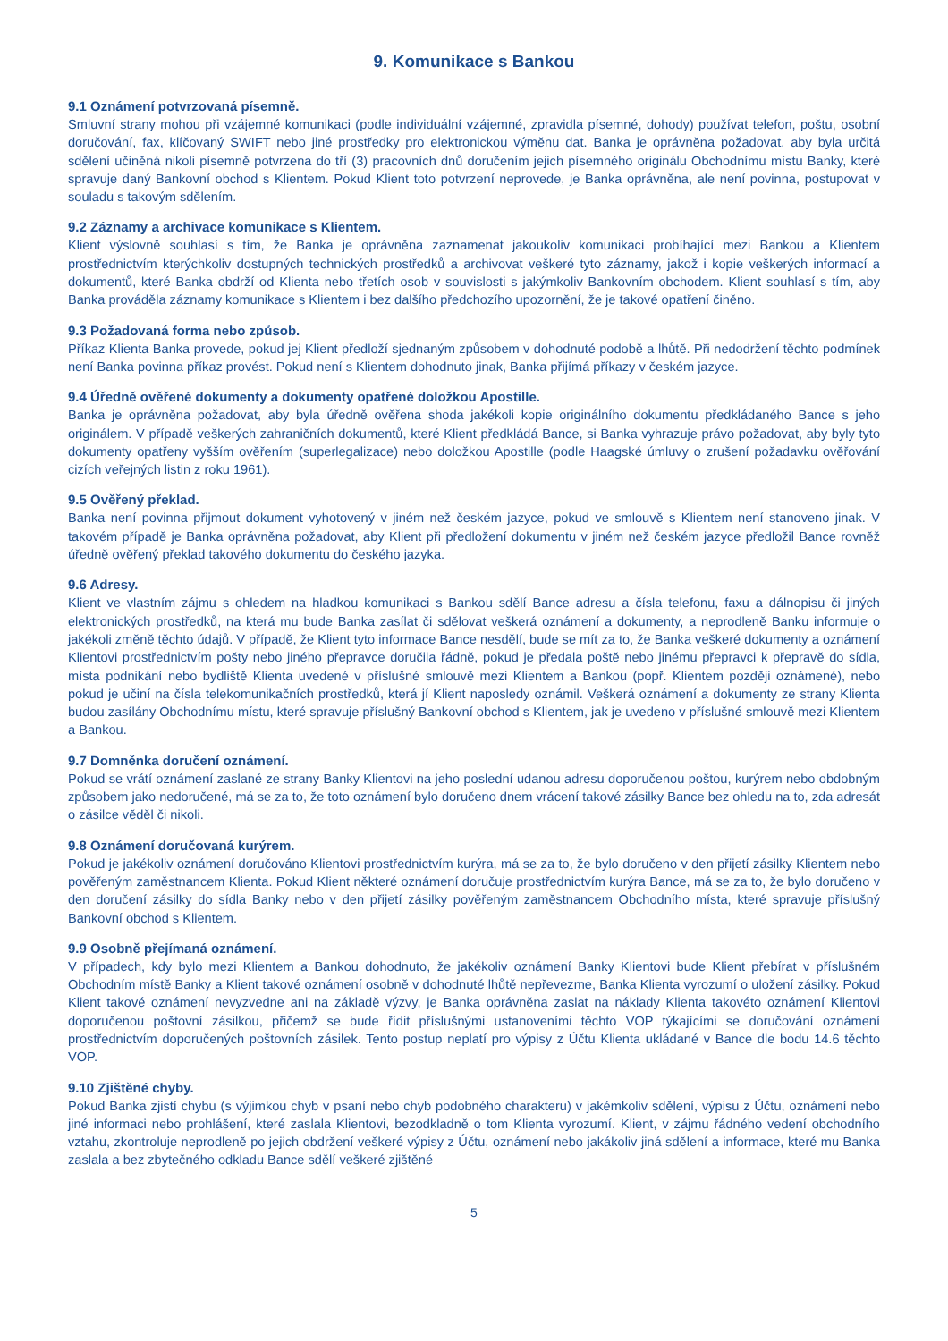9. Komunikace s Bankou
9.1 Oznámení potvrzovaná písemně.
Smluvní strany mohou při vzájemné komunikaci (podle individuální vzájemné, zpravidla písemné, dohody) používat telefon, poštu, osobní doručování, fax, klíčovaný SWIFT nebo jiné prostředky pro elektronickou výměnu dat. Banka je oprávněna požadovat, aby byla určitá sdělení učiněná nikoli písemně potvrzena do tří (3) pracovních dnů doručením jejich písemného originálu Obchodnímu místu Banky, které spravuje daný Bankovní obchod s Klientem. Pokud Klient toto potvrzení neprovede, je Banka oprávněna, ale není povinna, postupovat v souladu s takovým sdělením.
9.2 Záznamy a archivace komunikace s Klientem.
Klient výslovně souhlasí s tím, že Banka je oprávněna zaznamenat jakoukoliv komunikaci probíhající mezi Bankou a Klientem prostřednictvím kterýchkoliv dostupných technických prostředků a archivovat veškeré tyto záznamy, jakož i kopie veškerých informací a dokumentů, které Banka obdrží od Klienta nebo třetích osob v souvislosti s jakýmkoliv Bankovním obchodem. Klient souhlasí s tím, aby Banka prováděla záznamy komunikace s Klientem i bez dalšího předchozího upozornění, že je takové opatření činěno.
9.3 Požadovaná forma nebo způsob.
Příkaz Klienta Banka provede, pokud jej Klient předloží sjednaným způsobem v dohodnuté podobě a lhůtě. Při nedodržení těchto podmínek není Banka povinna příkaz provést. Pokud není s Klientem dohodnuto jinak, Banka přijímá příkazy v českém jazyce.
9.4 Úředně ověřené dokumenty a dokumenty opatřené doložkou Apostille.
Banka je oprávněna požadovat, aby byla úředně ověřena shoda jakékoli kopie originálního dokumentu předkládaného Bance s jeho originálem. V případě veškerých zahraničních dokumentů, které Klient předkládá Bance, si Banka vyhrazuje právo požadovat, aby byly tyto dokumenty opatřeny vyšším ověřením (superlegalizace) nebo doložkou Apostille (podle Haagské úmluvy o zrušení požadavku ověřování cizích veřejných listin z roku 1961).
9.5 Ověřený překlad.
Banka není povinna přijmout dokument vyhotovený v jiném než českém jazyce, pokud ve smlouvě s Klientem není stanoveno jinak. V takovém případě je Banka oprávněna požadovat, aby Klient při předložení dokumentu v jiném než českém jazyce předložil Bance rovněž úředně ověřený překlad takového dokumentu do českého jazyka.
9.6 Adresy.
Klient ve vlastním zájmu s ohledem na hladkou komunikaci s Bankou sdělí Bance adresu a čísla telefonu, faxu a dálnopisu či jiných elektronických prostředků, na která mu bude Banka zasílat či sdělovat veškerá oznámení a dokumenty, a neprodleně Banku informuje o jakékoli změně těchto údajů. V případě, že Klient tyto informace Bance nesdělí, bude se mít za to, že Banka veškeré dokumenty a oznámení Klientovi prostřednictvím pošty nebo jiného přepravce doručila řádně, pokud je předala poště nebo jinému přepravci k přepravě do sídla, místa podnikání nebo bydliště Klienta uvedené v příslušné smlouvě mezi Klientem a Bankou (popř. Klientem později oznámené), nebo pokud je učiní na čísla telekomunikačních prostředků, která jí Klient naposledy oznámil. Veškerá oznámení a dokumenty ze strany Klienta budou zasílány Obchodnímu místu, které spravuje příslušný Bankovní obchod s Klientem, jak je uvedeno v příslušné smlouvě mezi Klientem a Bankou.
9.7 Domněnka doručení oznámení.
Pokud se vrátí oznámení zaslané ze strany Banky Klientovi na jeho poslední udanou adresu doporučenou poštou, kurýrem nebo obdobným způsobem jako nedoručené, má se za to, že toto oznámení bylo doručeno dnem vrácení takové zásilky Bance bez ohledu na to, zda adresát o zásilce věděl či nikoli.
9.8 Oznámení doručovaná kurýrem.
Pokud je jakékoliv oznámení doručováno Klientovi prostřednictvím kurýra, má se za to, že bylo doručeno v den přijetí zásilky Klientem nebo pověřeným zaměstnancem Klienta. Pokud Klient některé oznámení doručuje prostřednictvím kurýra Bance, má se za to, že bylo doručeno v den doručení zásilky do sídla Banky nebo v den přijetí zásilky pověřeným zaměstnancem Obchodního místa, které spravuje příslušný Bankovní obchod s Klientem.
9.9 Osobně přejímaná oznámení.
V případech, kdy bylo mezi Klientem a Bankou dohodnuto, že jakékoliv oznámení Banky Klientovi bude Klient přebírat v příslušném Obchodním místě Banky a Klient takové oznámení osobně v dohodnuté lhůtě nepřevezme, Banka Klienta vyrozumí o uložení zásilky. Pokud Klient takové oznámení nevyzvedne ani na základě výzvy, je Banka oprávněna zaslat na náklady Klienta takovéto oznámení Klientovi doporučenou poštovní zásilkou, přičemž se bude řídit příslušnými ustanoveními těchto VOP týkajícími se doručování oznámení prostřednictvím doporučených poštovních zásilek. Tento postup neplatí pro výpisy z Účtu Klienta ukládané v Bance dle bodu 14.6 těchto VOP.
9.10 Zjištěné chyby.
Pokud Banka zjistí chybu (s výjimkou chyb v psaní nebo chyb podobného charakteru) v jakémkoliv sdělení, výpisu z Účtu, oznámení nebo jiné informaci nebo prohlášení, které zaslala Klientovi, bezodkladně o tom Klienta vyrozumí. Klient, v zájmu řádného vedení obchodního vztahu, zkontroluje neprodleně po jejich obdržení veškeré výpisy z Účtu, oznámení nebo jakákoliv jiná sdělení a informace, které mu Banka zaslala a bez zbytečného odkladu Bance sdělí veškeré zjištěné
5